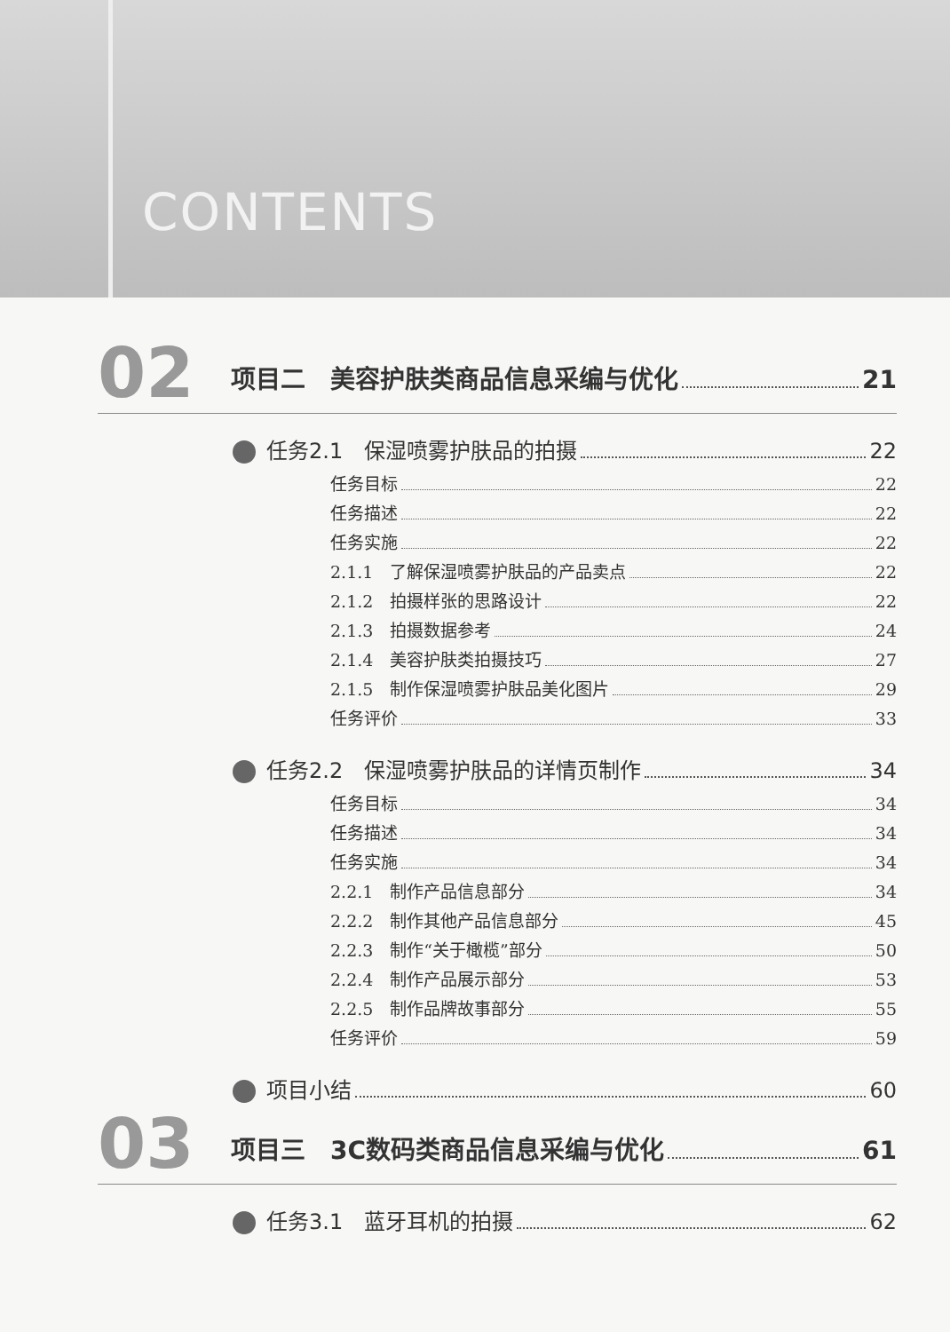CONTENTS
02
项目二　美容护肤类商品信息采编与优化 21
任务2.1　保湿喷雾护肤品的拍摄 22
任务目标 22
任务描述 22
任务实施 22
2.1.1　了解保湿喷雾护肤品的产品卖点 22
2.1.2　拍摄样张的思路设计 22
2.1.3　拍摄数据参考 24
2.1.4　美容护肤类拍摄技巧 27
2.1.5　制作保湿喷雾护肤品美化图片 29
任务评价 33
任务2.2　保湿喷雾护肤品的详情页制作 34
任务目标 34
任务描述 34
任务实施 34
2.2.1　制作产品信息部分 34
2.2.2　制作其他产品信息部分 45
2.2.3　制作“关于橄榄”部分 50
2.2.4　制作产品展示部分 53
2.2.5　制作品牌故事部分 55
任务评价 59
项目小结 60
03
项目三　3C数码类商品信息采编与优化 61
任务3.1　蓝牙耳机的拍摄 62